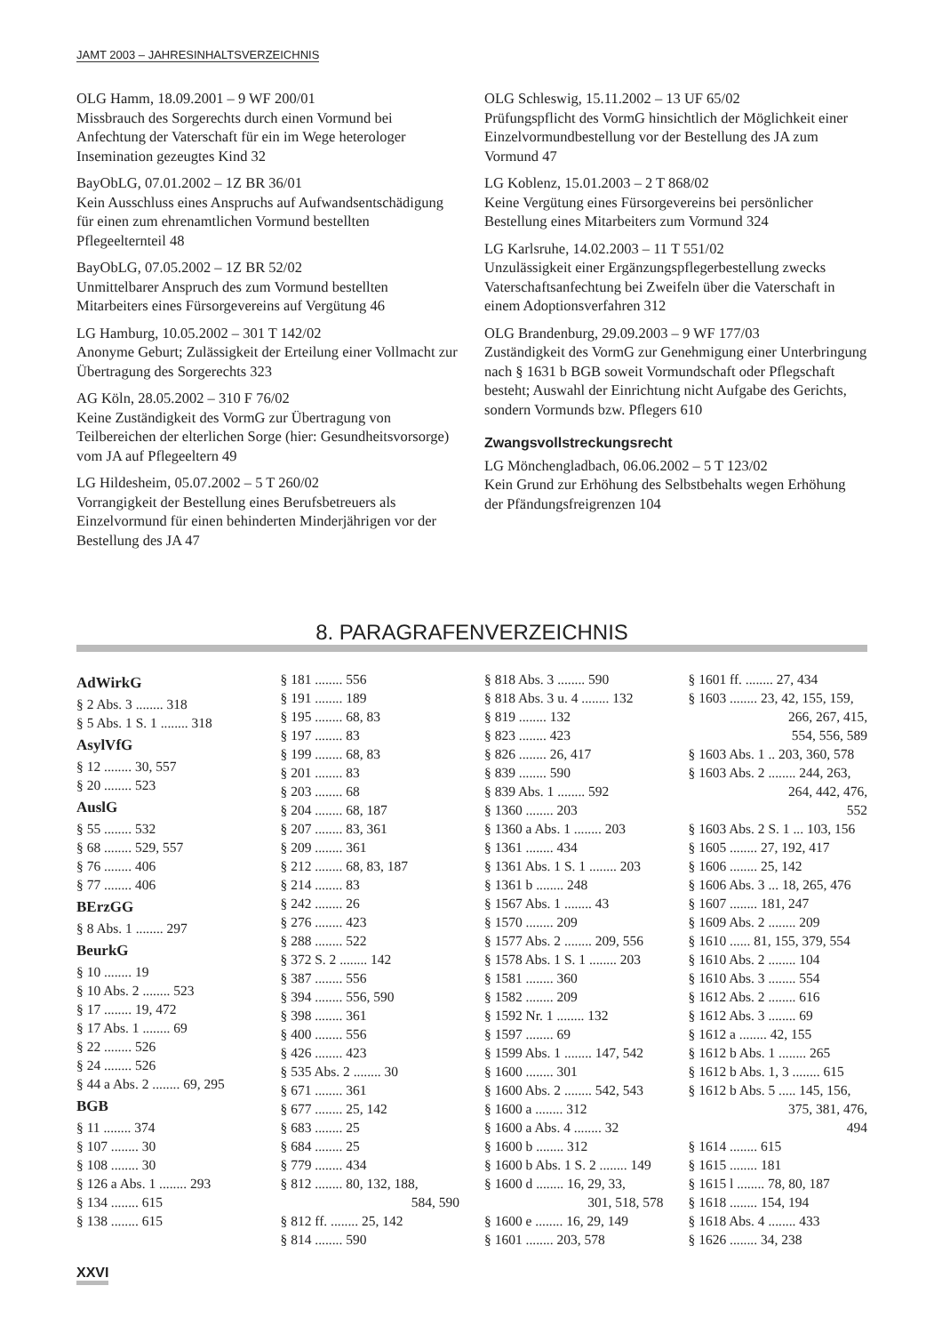JAMT 2003 – JAHRESINHALTSVERZEICHNIS
OLG Hamm, 18.09.2001 – 9 WF 200/01
Missbrauch des Sorgerechts durch einen Vormund bei Anfechtung der Vaterschaft für ein im Wege heterologer Insemination gezeugtes Kind 32
BayObLG, 07.01.2002 – 1Z BR 36/01
Kein Ausschluss eines Anspruchs auf Aufwandsentschädigung für einen zum ehrenamtlichen Vormund bestellten Pflegeelternteil 48
BayObLG, 07.05.2002 – 1Z BR 52/02
Unmittelbarer Anspruch des zum Vormund bestellten Mitarbeiters eines Fürsorgevereins auf Vergütung 46
LG Hamburg, 10.05.2002 – 301 T 142/02
Anonyme Geburt; Zulässigkeit der Erteilung einer Vollmacht zur Übertragung des Sorgerechts 323
AG Köln, 28.05.2002 – 310 F 76/02
Keine Zuständigkeit des VormG zur Übertragung von Teilbereichen der elterlichen Sorge (hier: Gesundheitsvorsorge) vom JA auf Pflegeeltern 49
LG Hildesheim, 05.07.2002 – 5 T 260/02
Vorrangigkeit der Bestellung eines Berufsbetreuers als Einzelvormund für einen behinderten Minderjährigen vor der Bestellung des JA 47
OLG Schleswig, 15.11.2002 – 13 UF 65/02
Prüfungspflicht des VormG hinsichtlich der Möglichkeit einer Einzelvormundbestellung vor der Bestellung des JA zum Vormund 47
LG Koblenz, 15.01.2003 – 2 T 868/02
Keine Vergütung eines Fürsorgevereins bei persönlicher Bestellung eines Mitarbeiters zum Vormund 324
LG Karlsruhe, 14.02.2003 – 11 T 551/02
Unzulässigkeit einer Ergänzungspflegerbestellung zwecks Vaterschaftsanfechtung bei Zweifeln über die Vaterschaft in einem Adoptionsverfahren 312
OLG Brandenburg, 29.09.2003 – 9 WF 177/03
Zuständigkeit des VormG zur Genehmigung einer Unterbringung nach § 1631 b BGB soweit Vormundschaft oder Pflegschaft besteht; Auswahl der Einrichtung nicht Aufgabe des Gerichts, sondern Vormunds bzw. Pflegers 610
Zwangsvollstreckungsrecht
LG Mönchengladbach, 06.06.2002 – 5 T 123/02
Kein Grund zur Erhöhung des Selbstbehalts wegen Erhöhung der Pfändungsfreigrenzen 104
8. PARAGRAFENVERZEICHNIS
AdWirkG
§ 2 Abs. 3 ........ 318
§ 5 Abs. 1 S. 1 ........ 318
AsylVfG
§ 12 ........ 30, 557
§ 20 ........ 523
AuslG
§ 55 ........ 532
§ 68 ........ 529, 557
§ 76 ........ 406
§ 77 ........ 406
BErzGG
§ 8 Abs. 1 ........ 297
BeurkG
§ 10 ........ 19
§ 10 Abs. 2 ........ 523
§ 17 ........ 19, 472
§ 17 Abs. 1 ........ 69
§ 22 ........ 526
§ 24 ........ 526
§ 44 a Abs. 2 ........ 69, 295
BGB
§ 11 ........ 374
§ 107 ........ 30
§ 108 ........ 30
§ 126 a Abs. 1 ........ 293
§ 134 ........ 615
§ 138 ........ 615
§ 181 ........ 556
§ 191 ........ 189
§ 195 ........ 68, 83
§ 197 ........ 83
§ 199 ........ 68, 83
§ 201 ........ 83
§ 203 ........ 68
§ 204 ........ 68, 187
§ 207 ........ 83, 361
§ 209 ........ 361
§ 212 ........ 68, 83, 187
§ 214 ........ 83
§ 242 ........ 26
§ 276 ........ 423
§ 288 ........ 522
§ 372 S. 2 ........ 142
§ 387 ........ 556
§ 394 ........ 556, 590
§ 398 ........ 361
§ 400 ........ 556
§ 426 ........ 423
§ 535 Abs. 2 ........ 30
§ 671 ........ 361
§ 677 ........ 25, 142
§ 683 ........ 25
§ 684 ........ 25
§ 779 ........ 434
§ 812 ........ 80, 132, 188,
584, 590
§ 812 ff. ........ 25, 142
§ 814 ........ 590
§ 818 Abs. 3 ........ 590
§ 818 Abs. 3 u. 4 ........ 132
§ 819 ........ 132
§ 823 ........ 423
§ 826 ........ 26, 417
§ 839 ........ 590
§ 839 Abs. 1 ........ 592
§ 1360 ........ 203
§ 1360 a Abs. 1 ........ 203
§ 1361 ........ 434
§ 1361 Abs. 1 S. 1 ........ 203
§ 1361 b ........ 248
§ 1567 Abs. 1 ........ 43
§ 1570 ........ 209
§ 1577 Abs. 2 ........ 209, 556
§ 1578 Abs. 1 S. 1 ........ 203
§ 1581 ........ 360
§ 1582 ........ 209
§ 1592 Nr. 1 ........ 132
§ 1597 ........ 69
§ 1599 Abs. 1 ........ 147, 542
§ 1600 ........ 301
§ 1600 Abs. 2 ........ 542, 543
§ 1600 a ........ 312
§ 1600 a Abs. 4 ........ 32
§ 1600 b ........ 312
§ 1600 b Abs. 1 S. 2 ........ 149
§ 1600 d ........ 16, 29, 33,
301, 518, 578
§ 1600 e ........ 16, 29, 149
§ 1601 ........ 203, 578
§ 1601 ff. ........ 27, 434
§ 1603 ........ 23, 42, 155, 159,
266, 267, 415,
554, 556, 589
§ 1603 Abs. 1 .. 203, 360, 578
§ 1603 Abs. 2 ........ 244, 263,
264, 442, 476,
552
§ 1603 Abs. 2 S. 1 ... 103, 156
§ 1605 ........ 27, 192, 417
§ 1606 ........ 25, 142
§ 1606 Abs. 3 ... 18, 265, 476
§ 1607 ........ 181, 247
§ 1609 Abs. 2 ........ 209
§ 1610 ...... 81, 155, 379, 554
§ 1610 Abs. 2 ........ 104
§ 1610 Abs. 3 ........ 554
§ 1612 Abs. 2 ........ 616
§ 1612 Abs. 3 ........ 69
§ 1612 a ........ 42, 155
§ 1612 b Abs. 1 ........ 265
§ 1612 b Abs. 1, 3 ........ 615
§ 1612 b Abs. 5 ..... 145, 156,
375, 381, 476,
494
§ 1614 ........ 615
§ 1615 ........ 181
§ 1615 l ........ 78, 80, 187
§ 1618 ........ 154, 194
§ 1618 Abs. 4 ........ 433
§ 1626 ........ 34, 238
XXVI